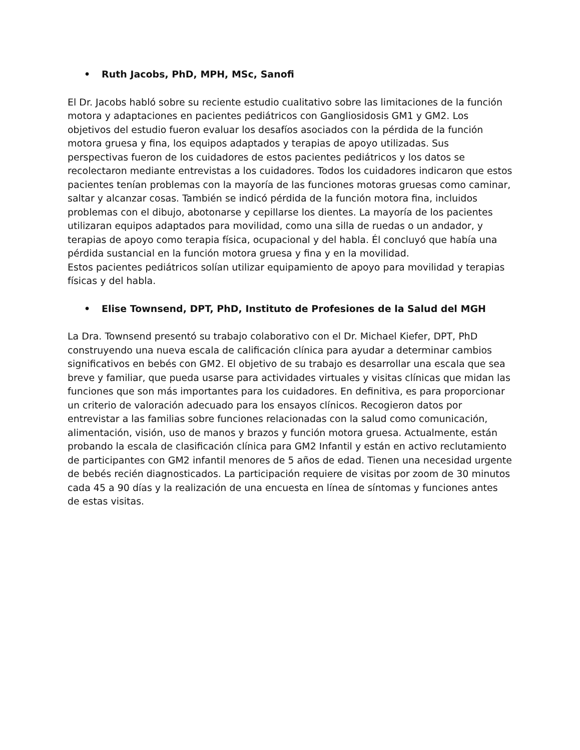• Ruth Jacobs, PhD, MPH, MSc, Sanofi
El Dr. Jacobs habló sobre su reciente estudio cualitativo sobre las limitaciones de la función motora y adaptaciones en pacientes pediátricos con Gangliosidosis GM1 y GM2. Los objetivos del estudio fueron evaluar los desafíos asociados con la pérdida de la función motora gruesa y fina, los equipos adaptados y terapias de apoyo utilizadas. Sus perspectivas fueron de los cuidadores de estos pacientes pediátricos y los datos se recolectaron mediante entrevistas a los cuidadores. Todos los cuidadores indicaron que estos pacientes tenían problemas con la mayoría de las funciones motoras gruesas como caminar, saltar y alcanzar cosas. También se indicó pérdida de la función motora fina, incluidos problemas con el dibujo, abotonarse y cepillarse los dientes. La mayoría de los pacientes utilizaran equipos adaptados para movilidad, como una silla de ruedas o un andador, y terapias de apoyo como terapia física, ocupacional y del habla. Él concluyó que había una pérdida sustancial en la función motora gruesa y fina y en la movilidad.
Estos pacientes pediátricos solían utilizar equipamiento de apoyo para movilidad y terapias físicas y del habla.
• Elise Townsend, DPT, PhD, Instituto de Profesiones de la Salud del MGH
La Dra. Townsend presentó su trabajo colaborativo con el Dr. Michael Kiefer, DPT, PhD construyendo una nueva escala de calificación clínica para ayudar a determinar cambios significativos en bebés con GM2. El objetivo de su trabajo es desarrollar una escala que sea breve y familiar, que pueda usarse para actividades virtuales y visitas clínicas que midan las funciones que son más importantes para los cuidadores. En definitiva, es para proporcionar un criterio de valoración adecuado para los ensayos clínicos. Recogieron datos por entrevistar a las familias sobre funciones relacionadas con la salud como comunicación, alimentación, visión, uso de manos y brazos y función motora gruesa. Actualmente, están probando la escala de clasificación clínica para GM2 Infantil y están en activo reclutamiento de participantes con GM2 infantil menores de 5 años de edad. Tienen una necesidad urgente de bebés recién diagnosticados. La participación requiere de visitas por zoom de 30 minutos cada 45 a 90 días y la realización de una encuesta en línea de síntomas y funciones antes de estas visitas.